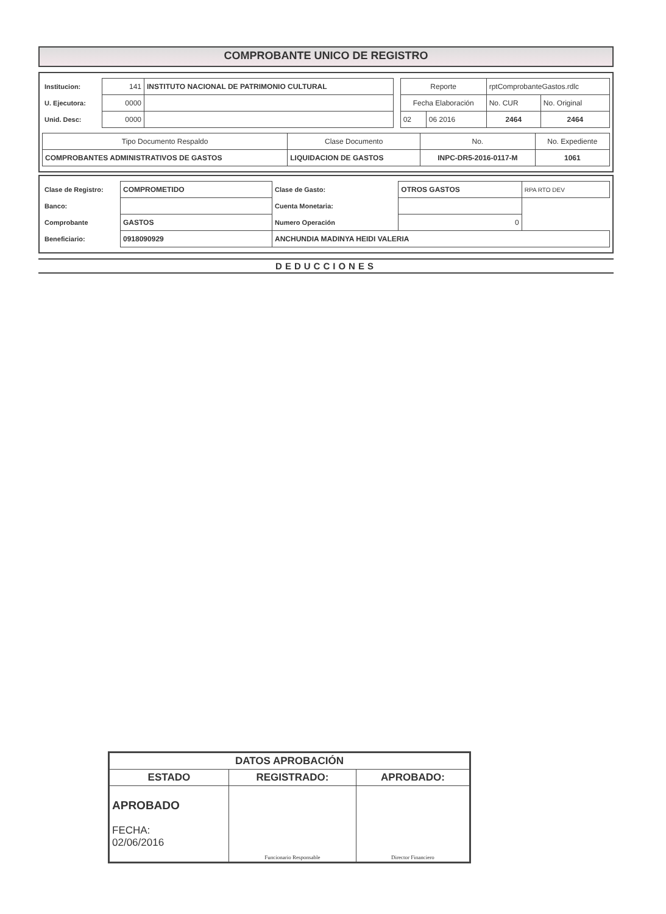COMPROBANTE UNICO DE REGISTRO
| Institucion: | 141 | INSTITUTO NACIONAL DE PATRIMONIO CULTURAL | | Reporte | | rptComprobanteGastos.rdlc | |
| U. Ejecutora: | 0000 | | | Fecha Elaboración | | No. CUR | No. Original |
| Unid. Desc: | 0000 | | | 02 | 06 2016 | 2464 | 2464 |
| Tipo Documento Respaldo | Clase Documento | No. | No. Expediente |
| COMPROBANTES ADMINISTRATIVOS DE GASTOS | LIQUIDACION DE GASTOS | INPC-DR5-2016-0117-M | 1061 |
| Clase de Registro: | COMPROMETIDO | Clase de Gasto: | OTROS GASTOS | RPA RTO DEV |
| Banco: | | Cuenta Monetaria: | | |
| Comprobante | GASTOS | Numero Operación | 0 | |
| Beneficiario: | 0918090929 | ANCHUNDIA MADINYA HEIDI VALERIA | | |
DEDUCCIONES
| DATOS APROBACIÓN | | |
| ESTADO | REGISTRADO: | APROBADO: |
| APROBADO FECHA: 02/06/2016 | Funcionario Responsable | Director Financiero |